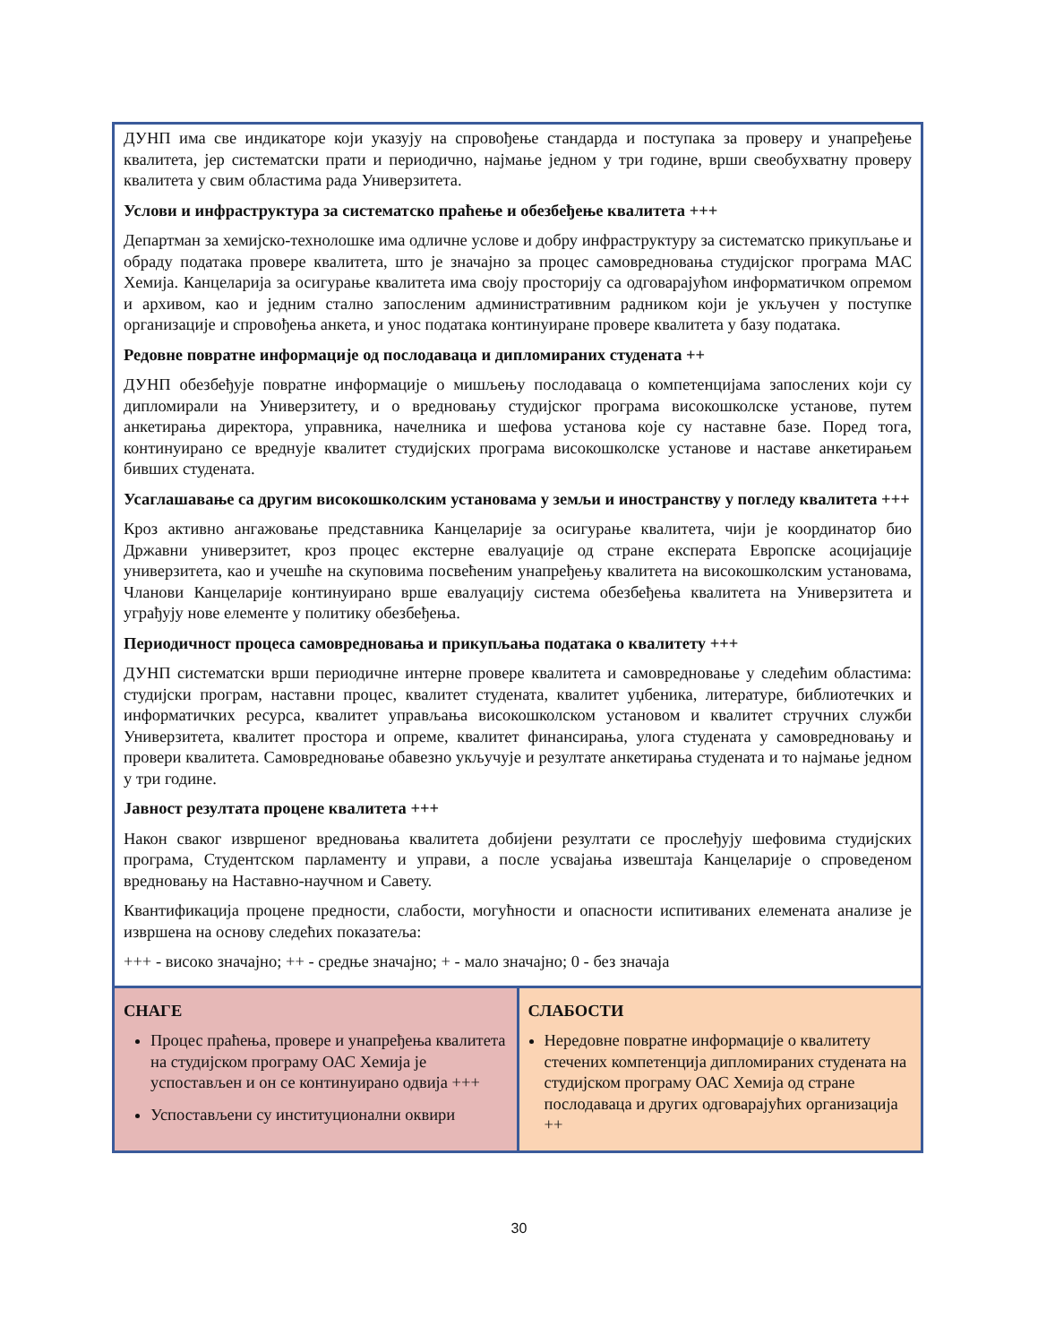| ДУНП има све индикаторе који указују на спровођење стандарда и поступака за проверу и унапређење квалитета, јер систематски прати и периодично, најмање једном у три године, врши свеобухватну проверу квалитета у свим областима рада Универзитета. Услови и инфраструктура за систематско праћење и обезбеђење квалитета +++ Департман за хемијско-технолошке има одличне услове и добру инфраструктуру за систематско прикупљање и обраду података провере квалитета, што је значајно за процес самовредновања студијског програма МАС Хемија. Канцеларија за осигурање квалитета има своју просторију са одговарајућом информатичком опремом и архивом, као и једним стално запосленим административним радником који је укључен у поступке организације и спровођења анкета, и унос података континуиране провере квалитета у базу података. Редовне повратне информације од послодаваца и дипломираних студената ++ ДУНП обезбеђује повратне информације о мишљењу послодаваца о компетенцијама запослених који су дипломирали на Универзитету, и о вредновању студијског програма високошколске установе, путем анкетирања директора, управника, начелника и шефова установа које су наставне базе. Поред тога, континуирано се вреднује квалитет студијских програма високошколске установе и наставе анкетирањем бивших студената. Усаглашавање са другим високошколским установама у земљи и иностранству у погледу квалитета +++ Кроз активно ангажовање представника Канцеларије за осигурање квалитета, чији је координатор био Државни универзитет, кроз процес екстерне евалуације од стране експерата Европске асоцијације универзитета, као и учешће на скуповима посвећеним унапређењу квалитета на високошколским установама, Чланови Канцеларије континуирано врше евалуацију система обезбеђења квалитета на Универзитета и уграђују нове елементе у политику обезбеђења. Периодичност процеса самовредновања и прикупљања података о квалитету +++ ДУНП систематски врши периодичне интерне провере квалитета и самовредновање у следећим областима: студијски програм, наставни процес, квалитет студената, квалитет уџбеника, литературе, библиотечких и информатичких ресурса, квалитет управљања високошколском установом и квалитет стручних служби Универзитета, квалитет простора и опреме, квалитет финансирања, улога студената у самовредновању и провери квалитета. Самовредновање обавезно укључује и резултате анкетирања студената и то најмање једном у три године. Јавност резултата процене квалитета +++ Након сваког извршеног вредновања квалитета добијени резултати се прослеђују шефовима студијских програма, Студентском парламенту и управи, а после усвајања извештаја Канцеларије о спроведеном вредновању на Наставно-научном и Савету. Квантификација процене предности, слабости, могућности и опасности испитиваних елемената анализе је извршена на основу следећих показатеља: +++ - високо значајно; ++ - средње значајно; + - мало значајно; 0 - без значаја | |
| СНАГЕ Процес праћења, провере и унапређења квалитета на студијском програму ОАС Хемија је успостављен и он се континуирано одвија +++ Успостављени су институционални оквири | СЛАБОСТИ Нередовне повратне информације о квалитету стечених компетенција дипломираних студената на студијском програму ОАС Хемија од стране послодаваца и других одговарајућих организација ++ |
30